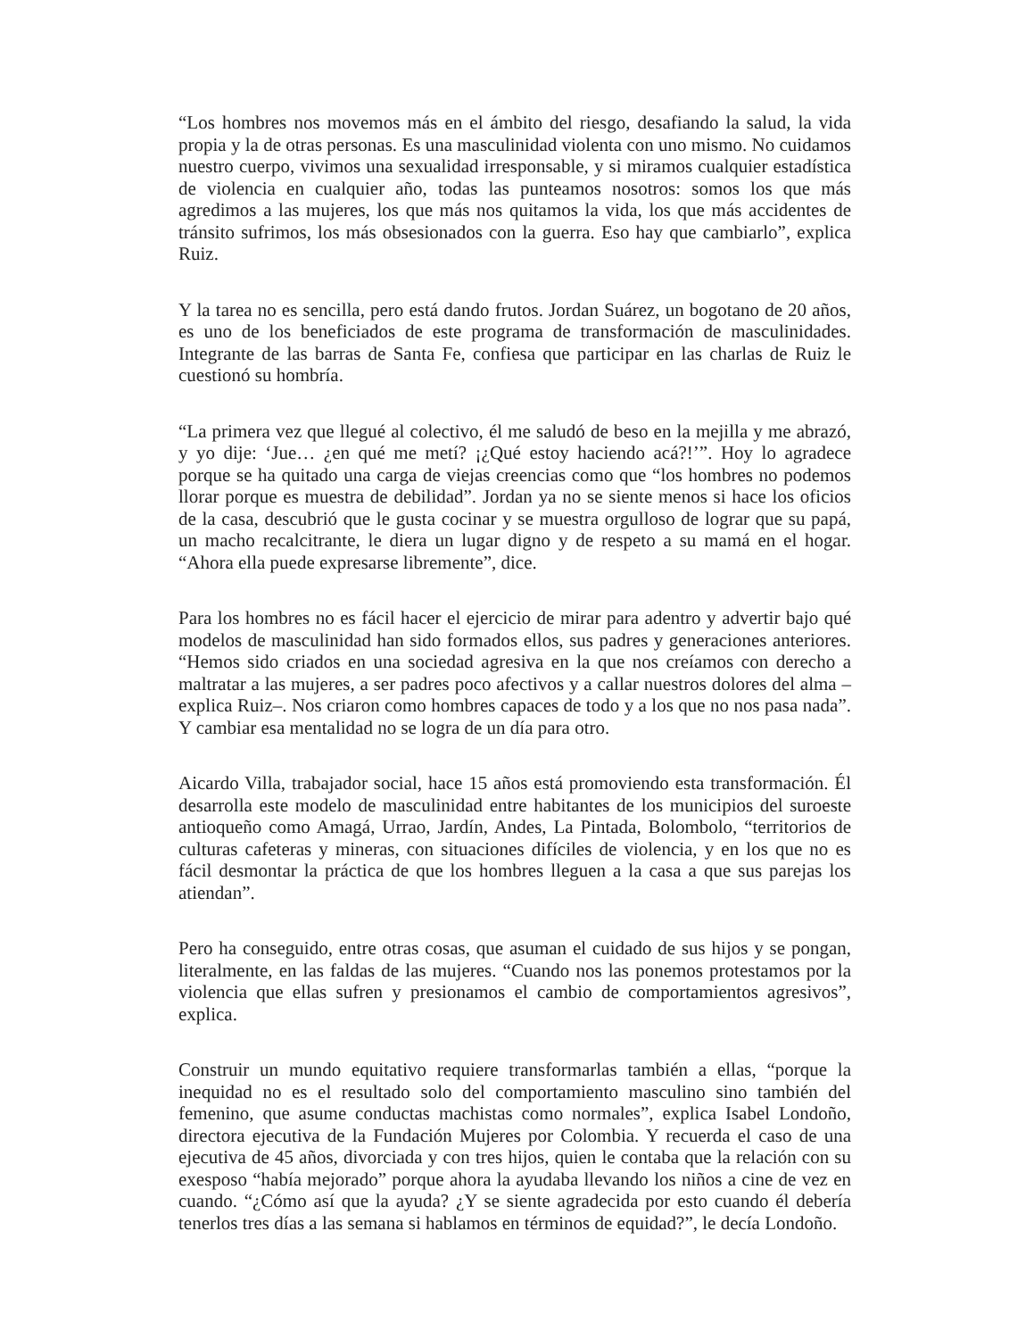“Los hombres nos movemos más en el ámbito del riesgo, desafiando la salud, la vida propia y la de otras personas. Es una masculinidad violenta con uno mismo. No cuidamos nuestro cuerpo, vivimos una sexualidad irresponsable, y si miramos cualquier estadística de violencia en cualquier año, todas las punteamos nosotros: somos los que más agredimos a las mujeres, los que más nos quitamos la vida, los que más accidentes de tránsito sufrimos, los más obsesionados con la guerra. Eso hay que cambiarlo”, explica Ruiz.
Y la tarea no es sencilla, pero está dando frutos. Jordan Suárez, un bogotano de 20 años, es uno de los beneficiados de este programa de transformación de masculinidades. Integrante de las barras de Santa Fe, confiesa que participar en las charlas de Ruiz le cuestionó su hombría.
“La primera vez que llegué al colectivo, él me saludó de beso en la mejilla y me abrazó, y yo dije: ‘Jue… ¿en qué me metí? ¡¿Qué estoy haciendo acá?!’”. Hoy lo agradece porque se ha quitado una carga de viejas creencias como que “los hombres no podemos llorar porque es muestra de debilidad”. Jordan ya no se siente menos si hace los oficios de la casa, descubrió que le gusta cocinar y se muestra orgulloso de lograr que su papá, un macho recalcitrante, le diera un lugar digno y de respeto a su mamá en el hogar. “Ahora ella puede expresarse libremente”, dice.
Para los hombres no es fácil hacer el ejercicio de mirar para adentro y advertir bajo qué modelos de masculinidad han sido formados ellos, sus padres y generaciones anteriores. “Hemos sido criados en una sociedad agresiva en la que nos creíamos con derecho a maltratar a las mujeres, a ser padres poco afectivos y a callar nuestros dolores del alma –explica Ruiz–. Nos criaron como hombres capaces de todo y a los que no nos pasa nada”. Y cambiar esa mentalidad no se logra de un día para otro.
Aicardo Villa, trabajador social, hace 15 años está promoviendo esta transformación. Él desarrolla este modelo de masculinidad entre habitantes de los municipios del suroeste antioqueño como Amagá, Urrao, Jardín, Andes, La Pintada, Bolombolo, “territorios de culturas cafeteras y mineras, con situaciones difíciles de violencia, y en los que no es fácil desmontar la práctica de que los hombres lleguen a la casa a que sus parejas los atiendan”.
Pero ha conseguido, entre otras cosas, que asuman el cuidado de sus hijos y se pongan, literalmente, en las faldas de las mujeres. “Cuando nos las ponemos protestamos por la violencia que ellas sufren y presionamos el cambio de comportamientos agresivos”, explica.
Construir un mundo equitativo requiere transformarlas también a ellas, “porque la inequidad no es el resultado solo del comportamiento masculino sino también del femenino, que asume conductas machistas como normales”, explica Isabel Londoño, directora ejecutiva de la Fundación Mujeres por Colombia. Y recuerda el caso de una ejecutiva de 45 años, divorciada y con tres hijos, quien le contaba que la relación con su exesposo “había mejorado” porque ahora la ayudaba llevando los niños a cine de vez en cuando. “¿Cómo así que la ayuda? ¿Y se siente agradecida por esto cuando él debería tenerlos tres días a las semana si hablamos en términos de equidad?”, le decía Londoño.